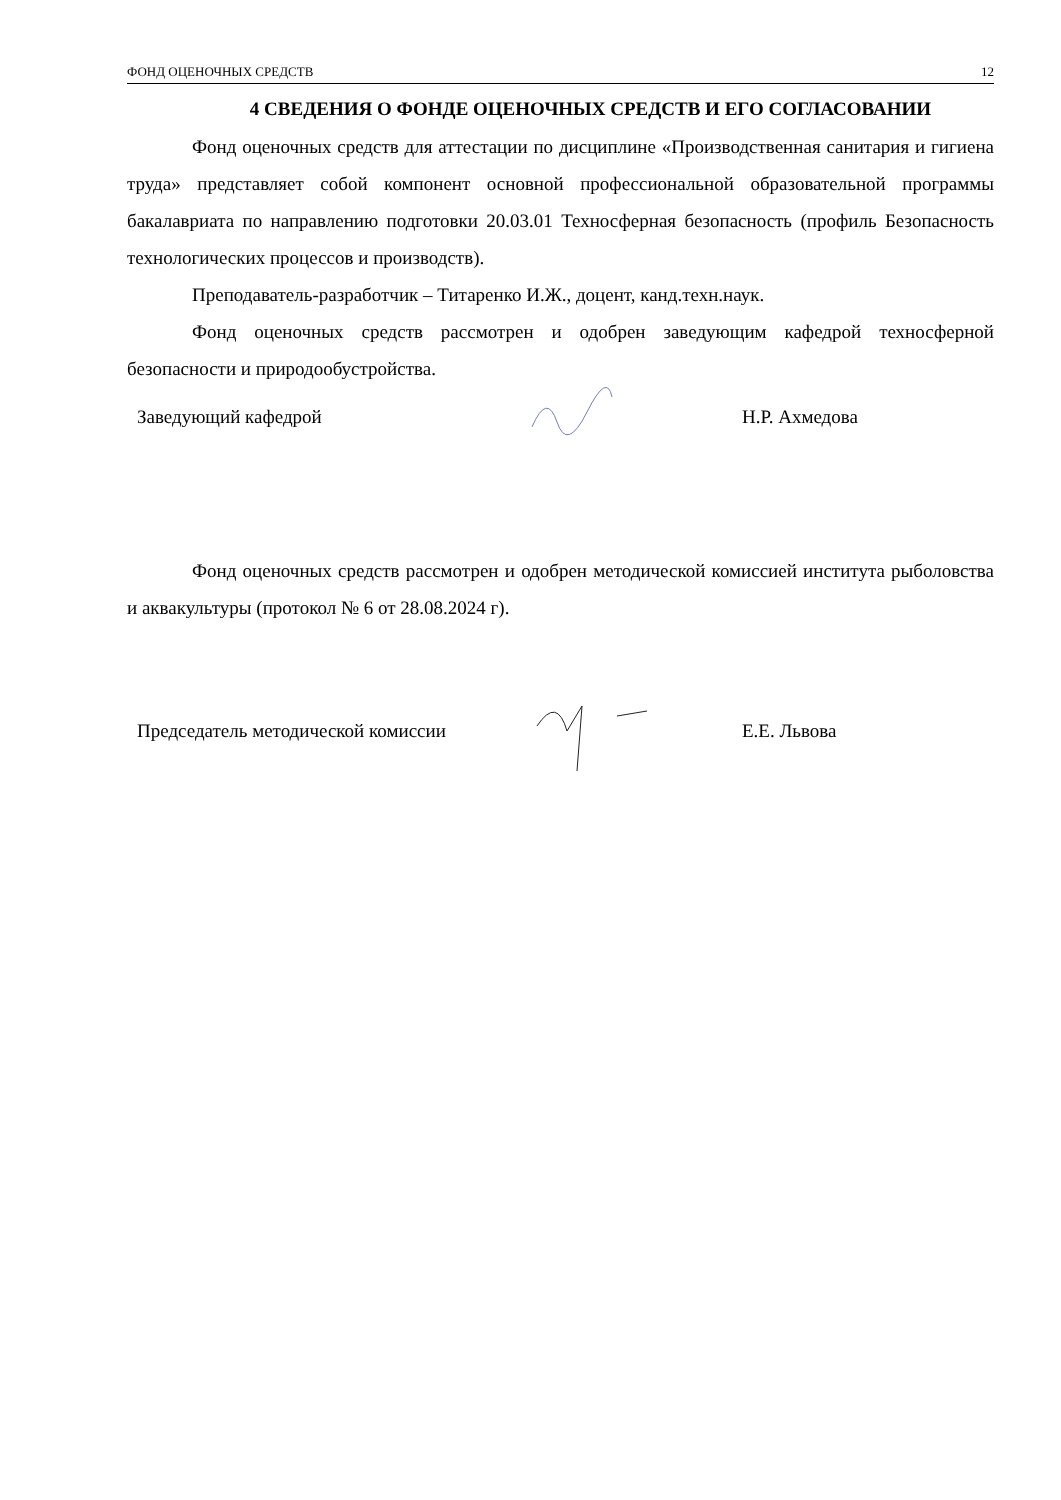ФОНД ОЦЕНОЧНЫХ СРЕДСТВ 12
4 СВЕДЕНИЯ О ФОНДЕ ОЦЕНОЧНЫХ СРЕДСТВ И ЕГО СОГЛАСОВАНИИ
Фонд оценочных средств для аттестации по дисциплине «Производственная санитария и гигиена труда» представляет собой компонент основной профессиональной образовательной программы бакалавриата по направлению подготовки 20.03.01 Техносферная безопасность (профиль Безопасность технологических процессов и производств).
Преподаватель-разработчик – Титаренко И.Ж., доцент, канд.техн.наук.
Фонд оценочных средств рассмотрен и одобрен заведующим кафедрой техносферной безопасности и природообустройства.
Заведующий кафедрой Н.Р. Ахмедова
Фонд оценочных средств рассмотрен и одобрен методической комиссией института рыболовства и аквакультуры (протокол № 6 от 28.08.2024 г).
Председатель методической комиссии Е.Е. Львова